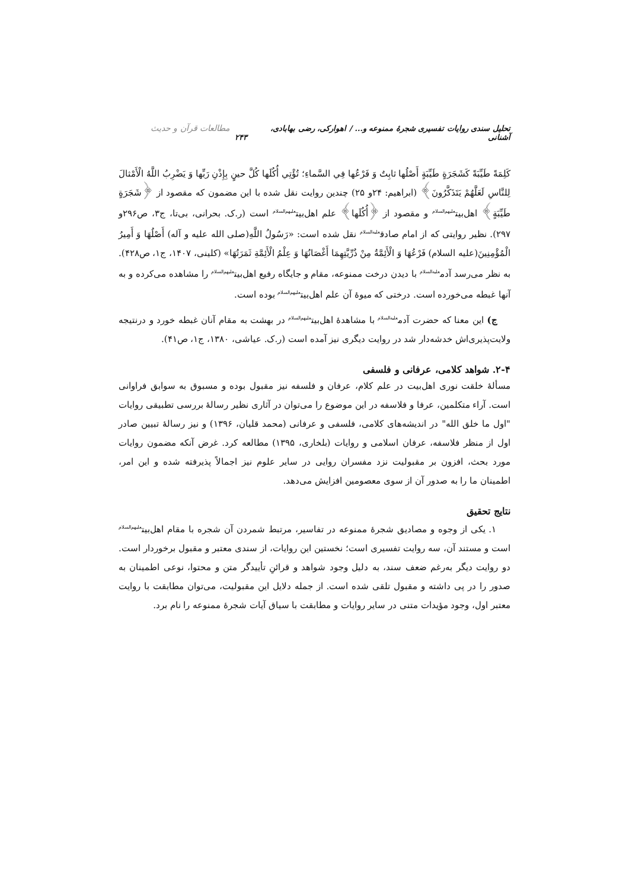تحلیل سندی روایات تفسیری شجرهٔ ممنوعه و... / اهوارکی، رضی بهابادی، آشنانی مطالعات قرآن و حدیث ۲۴۳
كَلِمَةً طَيِّبَةً كَشَجَرَةٍ طَيِّبَةٍ أَصْلُها ثابِتٌ وَ فَرْعُها فِي السَّماءِ؛ تُؤْتِي أُكُلَها كُلَّ حينٍ بِإِذْنِ رَبِّها وَ يَضْرِبُ اللَّهُ الْأَمْثالَ لِلنَّاسِ لَعَلَّهُمْ يَتَذَكَّرُونَ﴾ (ابراهیم: ۲۴و ۲۵) چندین روایت نقل شده با این مضمون که مقصود از ﴿شَجَرَةٍ طَيِّبَةٍ﴾ اهل‌بیت<sup>علیهم‌السلام</sup> و مقصود از ﴿أُكُلَها﴾ علم اهل‌بیت<sup>علیهم‌السلام</sup> است (ر.ک. بحرانی، بی‌تا، ج۳، ص۲۹۶و ۲۹۷). نظیر روایتی که از امام صادق<sup>علیه‌السلام</sup> نقل شده است: «رَسُولُ اللَّهِ(صلی الله علیه و آله) أَصْلُهَا وَ أَمِيرُ الْمُؤْمِنِينَ(علیه السلام) فَرْعُهَا وَ الْأَئِمَّةُ مِنْ ذُرِّيَّتِهِمَا أَغْصَانُهَا وَ عِلْمُ الْأَئِمَّةِ ثَمَرَتُهَا» (کلینی، ۱۴۰۷، ج۱، ص۴۲۸). به نظر می‌رسد آدم<sup>علیه‌السلام</sup> با دیدن درخت ممنوعه، مقام و جایگاه رفیع اهل‌بیت<sup>علیهم‌السلام</sup> را مشاهده می‌کرده و به آنها غبطه می‌خورده است. درختی که میوهٔ آن علم اهل‌بیت<sup>علیهم‌السلام</sup> بوده است.
ج) این معنا که حضرت آدم<sup>علیه‌السلام</sup> با مشاهدهٔ اهل‌بیت<sup>علیهم‌السلام</sup> در بهشت به مقام آنان غبطه خورد و درنتیجه ولایت‌پذیری‌اش خدشه‌دار شد در روایت دیگری نیز آمده است (ر.ک. عیاشی، ۱۳۸۰، ج۱، ص۴۱).
۲-۴. شواهد کلامی، عرفانی و فلسفی
مسألهٔ خلقت نوری اهل‌بیت در علم کلام، عرفان و فلسفه نیز مقبول بوده و مسبوق به سوابق فراوانی است. آراء متکلمین، عرفا و فلاسفه در این موضوع را می‌توان در آثاری نظیر رسالهٔ بررسی تطبیقی روایات "اول ما خلق الله" در اندیشه‌های کلامی، فلسفی و عرفانی (محمد قلیان، ۱۳۹۶) و نیز رسالهٔ تبیین صادر اول از منظر فلاسفه، عرفان اسلامی و روایات (بلخاری، ۱۳۹۵) مطالعه کرد. غرض آنکه مضمون روایات مورد بحث، افزون بر مقبولیت نزد مفسران روایی در سایر علوم نیز اجمالاً پذیرفته شده و این امر، اطمینان ما را به صدور آن از سوی معصومین افزایش می‌دهد.
نتایج تحقیق
۱. یکی از وجوه و مصادیق شجرهٔ ممنوعه در تفاسیر، مرتبط شمردن آن شجره با مقام اهل‌بیت<sup>علیهم‌السلام</sup> است و مستند آن، سه روایت تفسیری است؛ نخستین این روایات، از سندی معتبر و مقبول برخوردار است. دو روایت دیگر به‌رغم ضعف سند، به دلیل وجود شواهد و قرائنِ تأییدگر متن و محتوا، نوعی اطمینان به صدور را در پی داشته و مقبول تلقی شده است. از جمله دلایل این مقبولیت، می‌توان مطابقت با روایت معتبر اول، وجود مؤیدات متنی در سایر روایات و مطابقت با سیاق آیات شجرهٔ ممنوعه را نام برد.